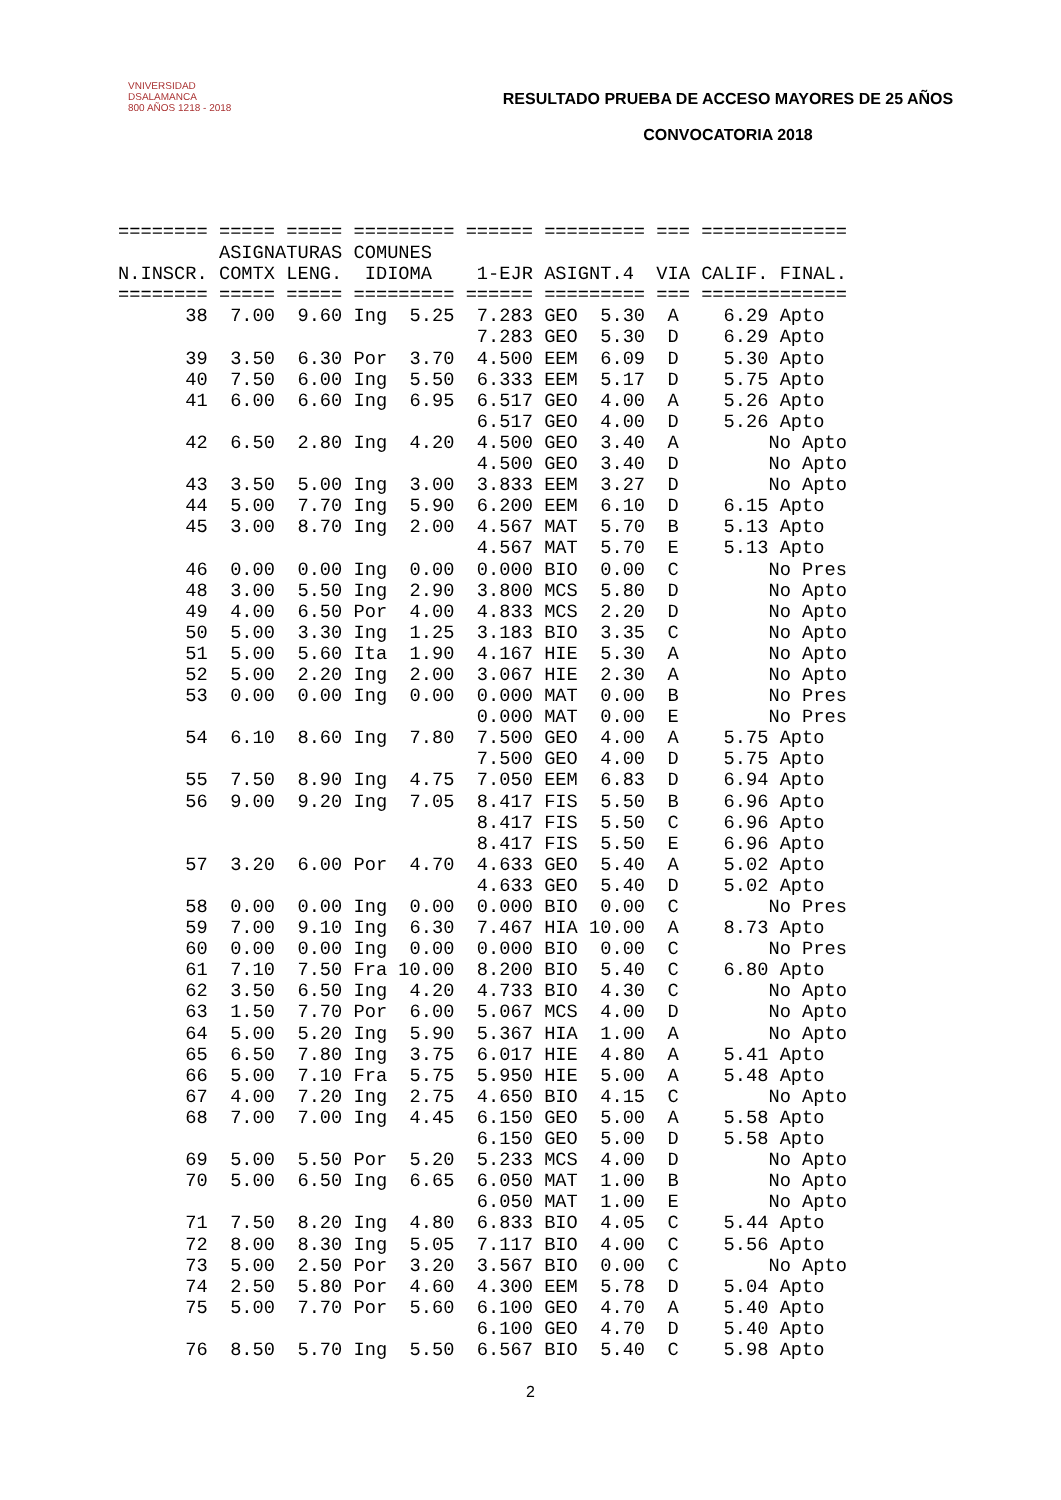VNIVERSIDAD
DSALAMANCA
800 AÑOS 1218 - 2018
RESULTADO PRUEBA DE ACCESO MAYORES DE 25 AÑOS
CONVOCATORIA 2018
======== ===== ===== ========= ====== ========= === =============
         ASIGNATURAS COMUNES
N.INSCR. COMTX LENG.  IDIOMA    1-EJR ASIGNT.4  VIA CALIF. FINAL.
======== ===== ===== ========= ====== ========= === =============
      38  7.00  9.60 Ing  5.25  7.283 GEO  5.30  A    6.29 Apto
                                7.283 GEO  5.30  D    6.29 Apto
      39  3.50  6.30 Por  3.70  4.500 EEM  6.09  D    5.30 Apto
      40  7.50  6.00 Ing  5.50  6.333 EEM  5.17  D    5.75 Apto
      41  6.00  6.60 Ing  6.95  6.517 GEO  4.00  A    5.26 Apto
                                6.517 GEO  4.00  D    5.26 Apto
      42  6.50  2.80 Ing  4.20  4.500 GEO  3.40  A        No Apto
                                4.500 GEO  3.40  D        No Apto
      43  3.50  5.00 Ing  3.00  3.833 EEM  3.27  D        No Apto
      44  5.00  7.70 Ing  5.90  6.200 EEM  6.10  D    6.15 Apto
      45  3.00  8.70 Ing  2.00  4.567 MAT  5.70  B    5.13 Apto
                                4.567 MAT  5.70  E    5.13 Apto
      46  0.00  0.00 Ing  0.00  0.000 BIO  0.00  C        No Pres
      48  3.00  5.50 Ing  2.90  3.800 MCS  5.80  D        No Apto
      49  4.00  6.50 Por  4.00  4.833 MCS  2.20  D        No Apto
      50  5.00  3.30 Ing  1.25  3.183 BIO  3.35  C        No Apto
      51  5.00  5.60 Ita  1.90  4.167 HIE  5.30  A        No Apto
      52  5.00  2.20 Ing  2.00  3.067 HIE  2.30  A        No Apto
      53  0.00  0.00 Ing  0.00  0.000 MAT  0.00  B        No Pres
                                0.000 MAT  0.00  E        No Pres
      54  6.10  8.60 Ing  7.80  7.500 GEO  4.00  A    5.75 Apto
                                7.500 GEO  4.00  D    5.75 Apto
      55  7.50  8.90 Ing  4.75  7.050 EEM  6.83  D    6.94 Apto
      56  9.00  9.20 Ing  7.05  8.417 FIS  5.50  B    6.96 Apto
                                8.417 FIS  5.50  C    6.96 Apto
                                8.417 FIS  5.50  E    6.96 Apto
      57  3.20  6.00 Por  4.70  4.633 GEO  5.40  A    5.02 Apto
                                4.633 GEO  5.40  D    5.02 Apto
      58  0.00  0.00 Ing  0.00  0.000 BIO  0.00  C        No Pres
      59  7.00  9.10 Ing  6.30  7.467 HIA 10.00  A    8.73 Apto
      60  0.00  0.00 Ing  0.00  0.000 BIO  0.00  C        No Pres
      61  7.10  7.50 Fra 10.00  8.200 BIO  5.40  C    6.80 Apto
      62  3.50  6.50 Ing  4.20  4.733 BIO  4.30  C        No Apto
      63  1.50  7.70 Por  6.00  5.067 MCS  4.00  D        No Apto
      64  5.00  5.20 Ing  5.90  5.367 HIA  1.00  A        No Apto
      65  6.50  7.80 Ing  3.75  6.017 HIE  4.80  A    5.41 Apto
      66  5.00  7.10 Fra  5.75  5.950 HIE  5.00  A    5.48 Apto
      67  4.00  7.20 Ing  2.75  4.650 BIO  4.15  C        No Apto
      68  7.00  7.00 Ing  4.45  6.150 GEO  5.00  A    5.58 Apto
                                6.150 GEO  5.00  D    5.58 Apto
      69  5.00  5.50 Por  5.20  5.233 MCS  4.00  D        No Apto
      70  5.00  6.50 Ing  6.65  6.050 MAT  1.00  B        No Apto
                                6.050 MAT  1.00  E        No Apto
      71  7.50  8.20 Ing  4.80  6.833 BIO  4.05  C    5.44 Apto
      72  8.00  8.30 Ing  5.05  7.117 BIO  4.00  C    5.56 Apto
      73  5.00  2.50 Por  3.20  3.567 BIO  0.00  C        No Apto
      74  2.50  5.80 Por  4.60  4.300 EEM  5.78  D    5.04 Apto
      75  5.00  7.70 Por  5.60  6.100 GEO  4.70  A    5.40 Apto
                                6.100 GEO  4.70  D    5.40 Apto
      76  8.50  5.70 Ing  5.50  6.567 BIO  5.40  C    5.98 Apto
2